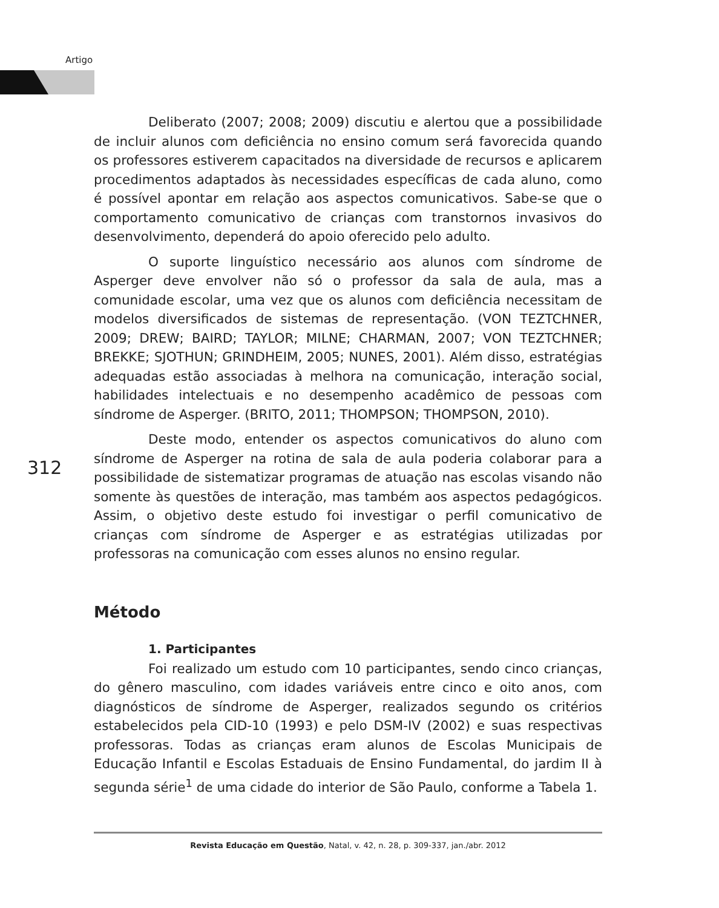Artigo
312
Deliberato (2007; 2008; 2009) discutiu e alertou que a possibilidade de incluir alunos com deficiência no ensino comum será favorecida quando os professores estiverem capacitados na diversidade de recursos e aplicarem procedimentos adaptados às necessidades específicas de cada aluno, como é possível apontar em relação aos aspectos comunicativos. Sabe-se que o comportamento comunicativo de crianças com transtornos invasivos do desenvolvimento, dependerá do apoio oferecido pelo adulto.
O suporte linguístico necessário aos alunos com síndrome de Asperger deve envolver não só o professor da sala de aula, mas a comunidade escolar, uma vez que os alunos com deficiência necessitam de modelos diversificados de sistemas de representação. (VON TEZTCHNER, 2009; DREW; BAIRD; TAYLOR; MILNE; CHARMAN, 2007; VON TEZTCHNER; BREKKE; SJOTHUN; GRINDHEIM, 2005; NUNES, 2001). Além disso, estratégias adequadas estão associadas à melhora na comunicação, interação social, habilidades intelectuais e no desempenho acadêmico de pessoas com síndrome de Asperger. (BRITO, 2011; THOMPSON; THOMPSON, 2010).
Deste modo, entender os aspectos comunicativos do aluno com síndrome de Asperger na rotina de sala de aula poderia colaborar para a possibilidade de sistematizar programas de atuação nas escolas visando não somente às questões de interação, mas também aos aspectos pedagógicos. Assim, o objetivo deste estudo foi investigar o perfil comunicativo de crianças com síndrome de Asperger e as estratégias utilizadas por professoras na comunicação com esses alunos no ensino regular.
Método
1. Participantes
Foi realizado um estudo com 10 participantes, sendo cinco crianças, do gênero masculino, com idades variáveis entre cinco e oito anos, com diagnósticos de síndrome de Asperger, realizados segundo os critérios estabelecidos pela CID-10 (1993) e pelo DSM-IV (2002) e suas respectivas professoras. Todas as crianças eram alunos de Escolas Municipais de Educação Infantil e Escolas Estaduais de Ensino Fundamental, do jardim II à segunda série<sup>1</sup> de uma cidade do interior de São Paulo, conforme a Tabela 1.
Revista Educação em Questão, Natal, v. 42, n. 28, p. 309-337, jan./abr. 2012